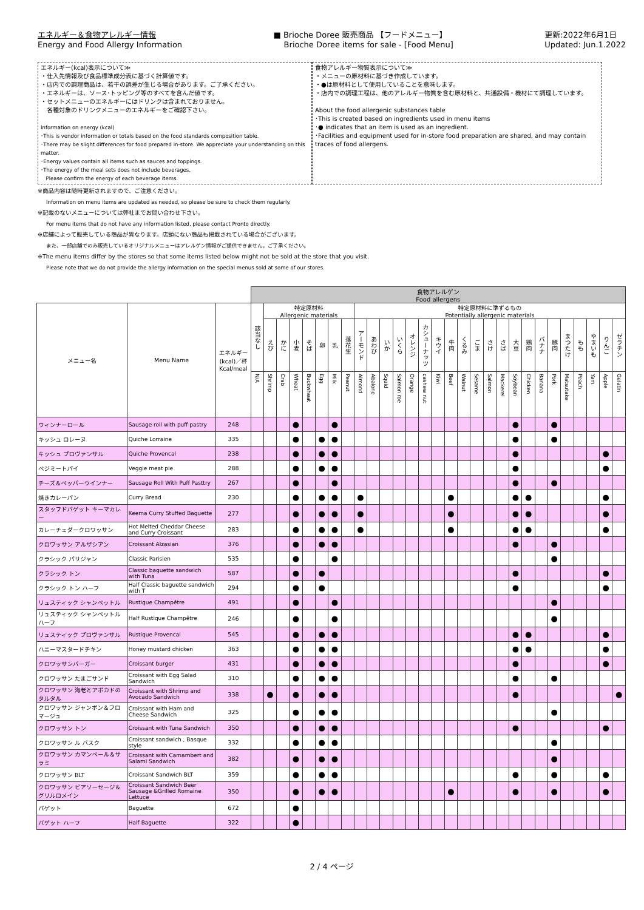エネルギー＆食物アレルギー情報
Energy and Food Allergy Information
■ Brioche Doree 販売商品 【フードメニュー】
　 Brioche Doree items for sale - [Food Menu]
更新:2022年6月1日
Updated: Jun.1.2022
エネルギー(kcal)表示について≫
・仕入先情報及び食品標準成分表に基づく計算値です。
・店内での調理商品は、若干の誤差が生じる場合があります。ご了承ください。
・エネルギーは、ソース･トッピング等のすべてを含んだ値です。
・セットメニューのエネルギーにはドリンクは含まれておりません。
　各種対象のドリンクメニューのエネルギーをご確認下さい。
Information on energy (kcal)
･This is vendor information or totals based on the food standards composition table.
･There may be slight differences for food prepared in-store. We appreciate your understanding on this matter.
･Energy values contain all items such as sauces and toppings.
･The energy of the meal sets does not include beverages.
　Please confirm the energy of each beverage items.
食物アレルギー物質表示について≫
・メニューの原材料に基づき作成しています。
・●は原材料として使用していることを意味します。
・店内での調理工程は、他のアレルギー物質を含む原材料と、共通設備・機材にて調理しています。
About the food allergenic substances table
･This is created based on ingredients used in menu items
･● indicates that an item is used as an ingredient.
･Facilities and equipment used for in-store food preparation are shared, and may contain traces of food allergens.
※商品内容は随時更新されますので、ご注意ください。
Information on menu items are updated as needed, so please be sure to check them regularly.
※記載のないメニューについては弊社までお問い合わせ下さい。
For menu items that do not have any information listed, please contact Pronto directly.
※店舗によって販売している商品が異なります。店頭にない商品も掲載されている場合がございます。
また、一部店舗でのみ販売しているオリジナルメニューはアレルゲン情報がご提供できません。ご了承ください。
※The menu items differ by the stores so that some items listed below might not be sold at the store that you visit.
Please note that we do not provide the allergy information on the special menus sold at some of our stores.
| | | | 食物アレルゲン Food allergens | | | | | | | | | | | | | | | | | | | | | | | | | | | | |
| --- | --- | --- | --- | --- | --- | --- | --- | --- | --- | --- | --- | --- | --- | --- | --- | --- | --- | --- | --- | --- | --- | --- | --- | --- | --- | --- | --- | --- | --- | --- | --- |
| メニュー名 | Menu Name | エネルギー (kcal)／杯 Kcal/meal | 該当なし | 特定原材料 Allergenic materials | | | | | | | 特定原材料に準ずるもの Potentially allergenic materials | | | | | | | | | | | | | | | | | | | | |
| | | | | えび | かに | 小麦 | そば | 卵 | 乳 | 落花生 | アーモンド | あわび | いか | いくら | オレンジ | カシューナッツ | キウイ | 牛肉 | くるみ | ごま | さけ | さば | 大豆 | 鶏肉 | バナナ | 豚肉 | まつたけ | もも | やまいも | りんご | ゼラチン |
| | | | N/A | Shrimp | Crab | Wheat | Buckwheat | Egg | Milk | Peanut | Almond | Abalone | Squid | Salmon roe | Orange | cashew nut | Kiwi | Beef | Walnut | Sesame | Salmon | Mackerel | Soybean | Chicken | Banana | Pork | Matsutake | Peach | Yam | Apple | Gelatin |
| ウィンナーロール | Sausage roll with puff pastry | 248 | | | | ● | | | ● | | | | | | | | | | | | | | ● | | | ● | | | | | |
| キッシュ ロレーヌ | Quiche Lorraine | 335 | | | | ● | | ● | ● | | | | | | | | | | | | | | ● | | | ● | | | | | |
| キッシュ プロヴァンサル | Quiche Provencal | 238 | | | | ● | | ● | ● | | | | | | | | | | | | | | ● | | | | | | | ● | |
| ベジミートパイ | Veggie meat pie | 288 | | | | ● | | ● | ● | | | | | | | | | | | | | | ● | | | | | | | ● | |
| チーズ＆ペッパーウインナー | Sausage Roll With Puff Pasttry | 267 | | | | ● | | | ● | | | | | | | | | | | | | | ● | | | ● | | | | | |
| 焼きカレーパン | Curry Bread | 230 | | | | ● | | ● | ● | | ● | | | | | | | ● | | | | | ● | ● | | | | | | ● | |
| スタッフドバゲット キーマカレー | Keema Curry Stuffed Baguette | 277 | | | | ● | | ● | ● | | ● | | | | | | | ● | | | | | ● | ● | | | | | | ● | |
| カレーチェダークロワッサン | Hot Melted Cheddar Cheese and Curry Croissant | 283 | | | | ● | | ● | ● | | ● | | | | | | | ● | | | | | ● | ● | | | | | | ● | |
| クロワッサン アルザシアン | Croissant Alzasian | 376 | | | | ● | | ● | ● | | | | | | | | | | | | | | ● | | | ● | | | | | |
| クラシック パリジャン | Classic Parisien | 535 | | | | ● | | | ● | | | | | | | | | | | | | | | | | ● | | | | | |
| クラシック トン | Classic baguette sandwich with Tuna | 587 | | | | ● | | ● | | | | | | | | | | | | | | | ● | | | | | | | ● | |
| クラシック トン ハーフ | Half Classic baguette sandwich with T | 294 | | | | ● | | ● | | | | | | | | | | | | | | | ● | | | | | | | ● | |
| リュスティック シャンペットル | Rustique Champêtre | 491 | | | | ● | | | ● | | | | | | | | | | | | | | | | | ● | | | | | |
| リュスティック シャンペットル ハーフ | Half Rustique Champêtre | 246 | | | | ● | | | ● | | | | | | | | | | | | | | | | | ● | | | | | |
| リュスティック プロヴァンサル | Rustique Provencal | 545 | | | | ● | | ● | ● | | | | | | | | | | | | | | ● | ● | | | | | | ● | |
| ハニーマスタードチキン | Honey mustard chicken | 363 | | | | ● | | ● | ● | | | | | | | | | | | | | | ● | ● | | | | | | ● | |
| クロワッサンバーガー | Croissant burger | 431 | | | | ● | | ● | ● | | | | | | | | | | | | | | ● | | | | | | | ● | |
| クロワッサン たまごサンド | Croissant with Egg Salad Sandwich | 310 | | | | ● | | ● | ● | | | | | | | | | | | | | | ● | | | ● | | | | | |
| クロワッサン 海老とアボカドのタルタル | Croissant with Shrimp and Avocado Sandwich | 338 | | ● | | ● | | ● | ● | | | | | | | | | | | | | | ● | | | | | | | | ● |
| クロワッサン ジャンボン＆フロマージュ | Croissant with Ham and Cheese Sandwich | 325 | | | | ● | | ● | ● | | | | | | | | | | | | | | | | | ● | | | | | |
| クロワッサン トン | Croissant with Tuna Sandwich | 350 | | | | ● | | ● | ● | | | | | | | | | | | | | | ● | | | | | | | ● | |
| クロワッサン ル バスク | Croissant sandwich , Basque style | 332 | | | | ● | | ● | ● | | | | | | | | | | | | | | | | | ● | | | | | |
| クロワッサン カマンベール＆サラミ | Croissant with Camambert and Salami Sandwich | 382 | | | | ● | | ● | ● | | | | | | | | | | | | | | | | | ● | | | | | |
| クロワッサン BLT | Croissant Sandwich BLT | 359 | | | | ● | | ● | ● | | | | | | | | | | | | | | ● | | | ● | | | | ● | |
| クロワッサン ビアソーセージ＆グリルロメイン | Croissant Sandwich Beer Sausage &Grilled Romaine Lettuce | 350 | | | | ● | | ● | ● | | | | | | | | | ● | | | | | ● | | | ● | | | | ● | |
| バゲット | Baguette | 672 | | | | ● | | | | | | | | | | | | | | | | | | | | | | | | | |
| バゲット ハーフ | Half Baguette | 322 | | | | ● | | | | | | | | | | | | | | | | | | | | | | | | | |
2 / 4 ページ